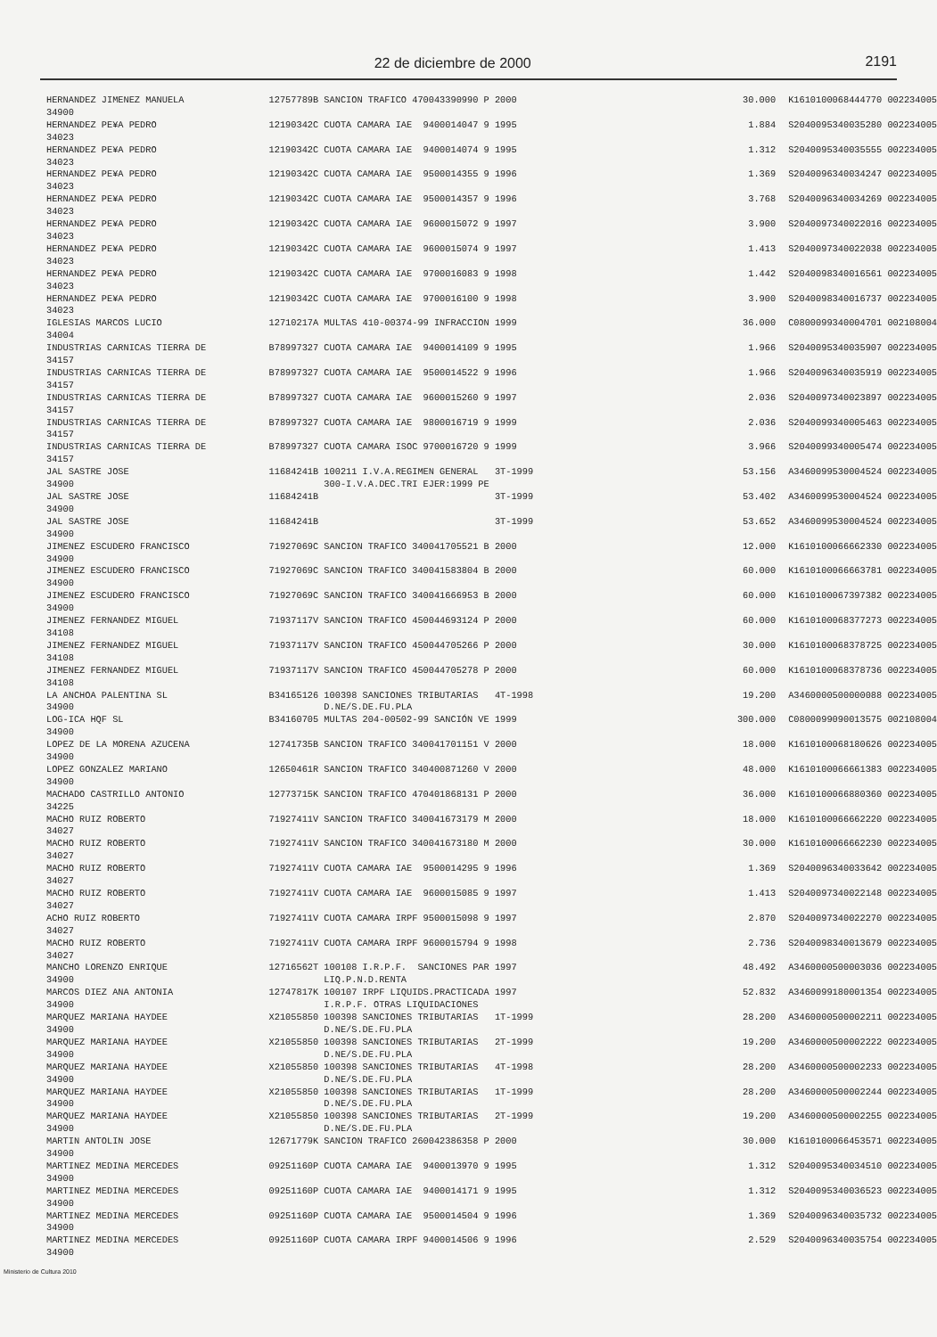22 de diciembre de 2000 2191
| HERNANDEZ JIMENEZ MANUELA 34900 | 12757789B SANCION TRAFICO 470043390990 P 2000 | 30.000 | K1610100068444770 002234005 |
| HERNANDEZ PE¥A PEDRO 34023 | 12190342C CUOTA CAMARA IAE 9400014047 9 1995 | 1.884 | S2040095340035280 002234005 |
| HERNANDEZ PE¥A PEDRO 34023 | 12190342C CUOTA CAMARA IAE 9400014074 9 1995 | 1.312 | S2040095340035555 002234005 |
| HERNANDEZ PE¥A PEDRO 34023 | 12190342C CUOTA CAMARA IAE 9500014355 9 1996 | 1.369 | S2040096340034247 002234005 |
| HERNANDEZ PE¥A PEDRO 34023 | 12190342C CUOTA CAMARA IAE 9500014357 9 1996 | 3.768 | S2040096340034269 002234005 |
| HERNANDEZ PE¥A PEDRO 34023 | 12190342C CUOTA CAMARA IAE 9600015072 9 1997 | 3.900 | S2040097340022016 002234005 |
| HERNANDEZ PE¥A PEDRO 34023 | 12190342C CUOTA CAMARA IAE 9600015074 9 1997 | 1.413 | S2040097340022038 002234005 |
| HERNANDEZ PE¥A PEDRO 34023 | 12190342C CUOTA CAMARA IAE 9700016083 9 1998 | 1.442 | S2040098340016561 002234005 |
| HERNANDEZ PE¥A PEDRO 34023 | 12190342C CUOTA CAMARA IAE 9700016100 9 1998 | 3.900 | S2040098340016737 002234005 |
| IGLESIAS MARCOS LUCIO 34004 | 12710217A MULTAS 410-00374-99 INFRACCION 1999 | 36.000 | C0800099340004701 002108004 |
| INDUSTRIAS CARNICAS TIERRA DE 34157 | B78997327 CUOTA CAMARA IAE 9400014109 9 1995 | 1.966 | S2040095340035907 002234005 |
| INDUSTRIAS CARNICAS TIERRA DE 34157 | B78997327 CUOTA CAMARA IAE 9500014522 9 1996 | 1.966 | S2040096340035919 002234005 |
| INDUSTRIAS CARNICAS TIERRA DE 34157 | B78997327 CUOTA CAMARA IAE 9600015260 9 1997 | 2.036 | S2040097340023897 002234005 |
| INDUSTRIAS CARNICAS TIERRA DE 34157 | B78997327 CUOTA CAMARA IAE 9800016719 9 1999 | 2.036 | S2040099340005463 002234005 |
| INDUSTRIAS CARNICAS TIERRA DE 34157 | B78997327 CUOTA CAMARA ISOC 9700016720 9 1999 | 3.966 | S2040099340005474 002234005 |
| JAL SASTRE JOSE 34900 | 11684241B 100211 I.V.A.REGIMEN GENERAL 3T-1999 300-I.V.A.DEC.TRI EJER:1999 PE | 53.156 | A3460099530004524 002234005 |
| JAL SASTRE JOSE 34900 | 11684241B 3T-1999 | 53.402 | A3460099530004524 002234005 |
| JAL SASTRE JOSE 34900 | 11684241B 3T-1999 | 53.652 | A3460099530004524 002234005 |
| JIMENEZ ESCUDERO FRANCISCO 34900 | 71927069C SANCION TRAFICO 340041705521 B 2000 | 12.000 | K1610100066662330 002234005 |
| JIMENEZ ESCUDERO FRANCISCO 34900 | 71927069C SANCION TRAFICO 340041583804 B 2000 | 60.000 | K1610100066663781 002234005 |
| JIMENEZ ESCUDERO FRANCISCO 34900 | 71927069C SANCION TRAFICO 340041666953 B 2000 | 60.000 | K1610100067397382 002234005 |
| JIMENEZ FERNANDEZ MIGUEL 34108 | 71937117V SANCION TRAFICO 450044693124 P 2000 | 60.000 | K1610100068377273 002234005 |
| JIMENEZ FERNANDEZ MIGUEL 34108 | 71937117V SANCION TRAFICO 450044705266 P 2000 | 30.000 | K1610100068378725 002234005 |
| JIMENEZ FERNANDEZ MIGUEL 34108 | 71937117V SANCION TRAFICO 450044705278 P 2000 | 60.000 | K1610100068378736 002234005 |
| LA ANCHOA PALENTINA SL 34900 | B34165126 100398 SANCIONES TRIBUTARIAS 4T-1998 D.NE/S.DE.FU.PLA | 19.200 | A3460000500000088 002234005 |
| LOG-ICA HQF SL 34900 | B34160705 MULTAS 204-00502-99 SANCIÓN VE 1999 | 300.000 | C0800099090013575 002108004 |
| LOPEZ DE LA MORENA AZUCENA 34900 | 12741735B SANCION TRAFICO 340041701151 V 2000 | 18.000 | K1610100068180626 002234005 |
| LOPEZ GONZALEZ MARIANO 34900 | 12650461R SANCION TRAFICO 340400871260 V 2000 | 48.000 | K1610100066661383 002234005 |
| MACHADO CASTRILLO ANTONIO 34225 | 12773715K SANCION TRAFICO 470401868131 P 2000 | 36.000 | K1610100066880360 002234005 |
| MACHO RUIZ ROBERTO 34027 | 71927411V SANCION TRAFICO 340041673179 M 2000 | 18.000 | K1610100066662220 002234005 |
| MACHO RUIZ ROBERTO 34027 | 71927411V SANCION TRAFICO 340041673180 M 2000 | 30.000 | K1610100066662230 002234005 |
| MACHO RUIZ ROBERTO 34027 | 71927411V CUOTA CAMARA IAE 9500014295 9 1996 | 1.369 | S2040096340033642 002234005 |
| MACHO RUIZ ROBERTO 34027 | 71927411V CUOTA CAMARA IAE 9600015085 9 1997 | 1.413 | S2040097340022148 002234005 |
| ACHO RUIZ ROBERTO 34027 | 71927411V CUOTA CAMARA IRPF 9500015098 9 1997 | 2.870 | S2040097340022270 002234005 |
| MACHO RUIZ ROBERTO 34027 | 71927411V CUOTA CAMARA IRPF 9600015794 9 1998 | 2.736 | S2040098340013679 002234005 |
| MANCHO LORENZO ENRIQUE 34900 | 12716562T 100108 I.R.P.F. SANCIONES PAR 1997 LIQ.P.N.D.RENTA | 48.492 | A3460000500003036 002234005 |
| MARCOS DIEZ ANA ANTONIA 34900 | 12747817K 100107 IRPF LIQUIDS.PRACTICADA 1997 I.R.P.F. OTRAS LIQUIDACIONES | 52.832 | A3460099180001354 002234005 |
| MARQUEZ MARIANA HAYDEE 34900 | X21055850 100398 SANCIONES TRIBUTARIAS 1T-1999 D.NE/S.DE.FU.PLA | 28.200 | A3460000500002211 002234005 |
| MARQUEZ MARIANA HAYDEE 34900 | X21055850 100398 SANCIONES TRIBUTARIAS 2T-1999 D.NE/S.DE.FU.PLA | 19.200 | A3460000500002222 002234005 |
| MARQUEZ MARIANA HAYDEE 34900 | X21055850 100398 SANCIONES TRIBUTARIAS 4T-1998 D.NE/S.DE.FU.PLA | 28.200 | A3460000500002233 002234005 |
| MARQUEZ MARIANA HAYDEE 34900 | X21055850 100398 SANCIONES TRIBUTARIAS 1T-1999 D.NE/S.DE.FU.PLA | 28.200 | A3460000500002244 002234005 |
| MARQUEZ MARIANA HAYDEE 34900 | X21055850 100398 SANCIONES TRIBUTARIAS 2T-1999 D.NE/S.DE.FU.PLA | 19.200 | A3460000500002255 002234005 |
| MARTIN ANTOLIN JOSE 34900 | 12671779K SANCION TRAFICO 260042386358 P 2000 | 30.000 | K1610100066453571 002234005 |
| MARTINEZ MEDINA MERCEDES 34900 | 09251160P CUOTA CAMARA IAE 9400013970 9 1995 | 1.312 | S2040095340034510 002234005 |
| MARTINEZ MEDINA MERCEDES 34900 | 09251160P CUOTA CAMARA IAE 9400014171 9 1995 | 1.312 | S2040095340036523 002234005 |
| MARTINEZ MEDINA MERCEDES 34900 | 09251160P CUOTA CAMARA IAE 9500014504 9 1996 | 1.369 | S2040096340035732 002234005 |
| MARTINEZ MEDINA MERCEDES 34900 | 09251160P CUOTA CAMARA IRPF 9400014506 9 1996 | 2.529 | S2040096340035754 002234005 |
Ministerio de Cultura 2010